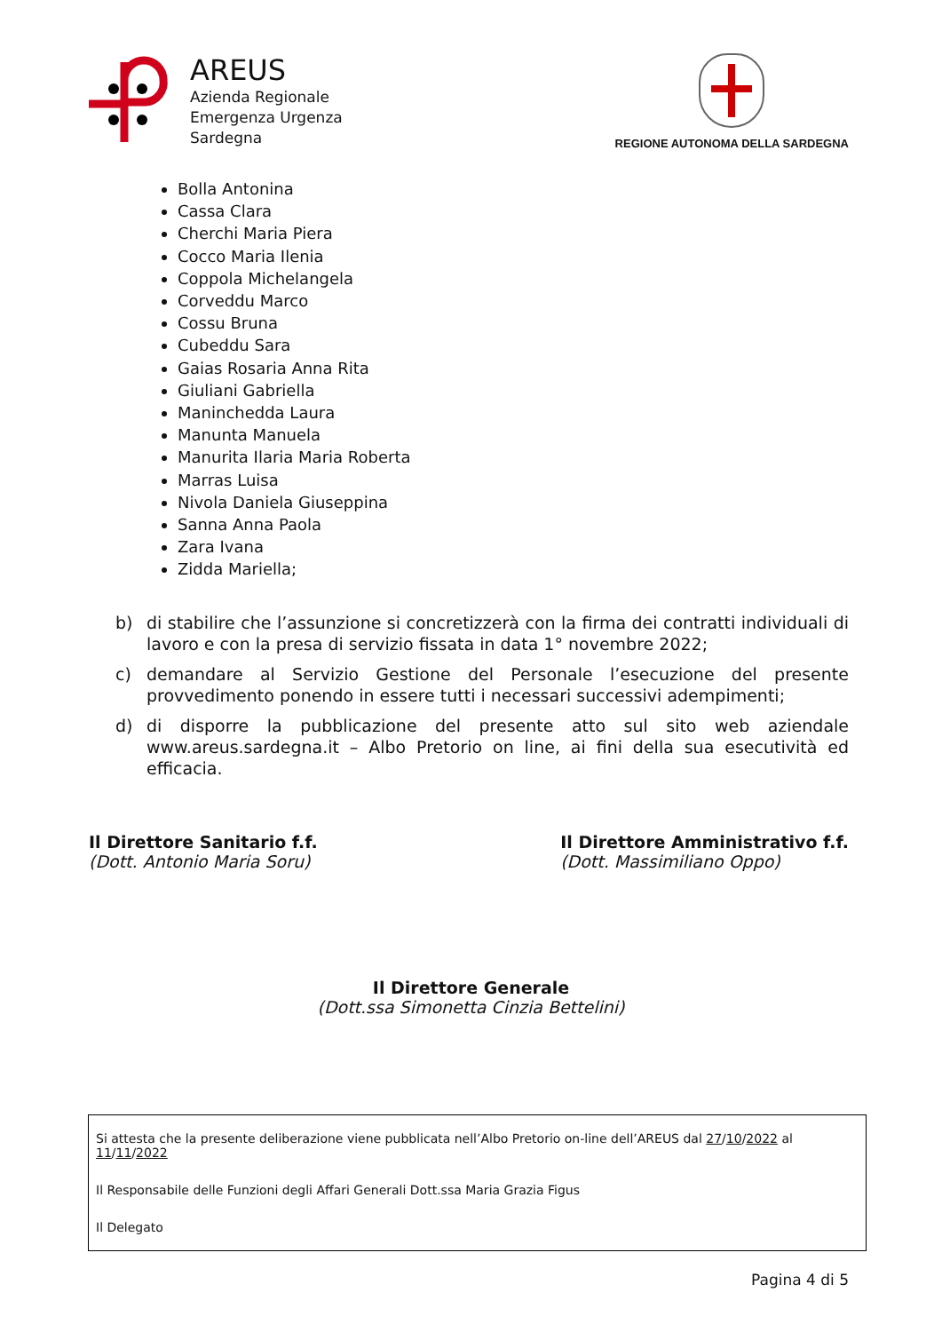AREUS
Azienda Regionale
Emergenza Urgenza
Sardegna
REGIONE AUTONOMA DELLA SARDEGNA
Bolla Antonina
Cassa Clara
Cherchi Maria Piera
Cocco Maria Ilenia
Coppola Michelangela
Corveddu Marco
Cossu Bruna
Cubeddu Sara
Gaias Rosaria Anna Rita
Giuliani Gabriella
Maninchedda Laura
Manunta Manuela
Manurita Ilaria Maria Roberta
Marras Luisa
Nivola Daniela Giuseppina
Sanna Anna Paola
Zara Ivana
Zidda Mariella;
b) di stabilire che l’assunzione si concretizzerà con la firma dei contratti individuali di lavoro e con la presa di servizio fissata in data 1° novembre 2022;
c) demandare al Servizio Gestione del Personale l’esecuzione del presente provvedimento ponendo in essere tutti i necessari successivi adempimenti;
d) di disporre la pubblicazione del presente atto sul sito web aziendale www.areus.sardegna.it – Albo Pretorio on line, ai fini della sua esecutività ed efficacia.
Il Direttore Sanitario f.f.
(Dott. Antonio Maria Soru)
Il Direttore Amministrativo f.f.
(Dott. Massimiliano Oppo)
Il Direttore Generale
(Dott.ssa Simonetta Cinzia Bettelini)
Si attesta che la presente deliberazione viene pubblicata nell’Albo Pretorio on-line dell’AREUS dal 27/10/2022 al 11/11/2022
Il Responsabile delle Funzioni degli Affari Generali Dott.ssa Maria Grazia Figus
Il Delegato
Pagina 4 di 5